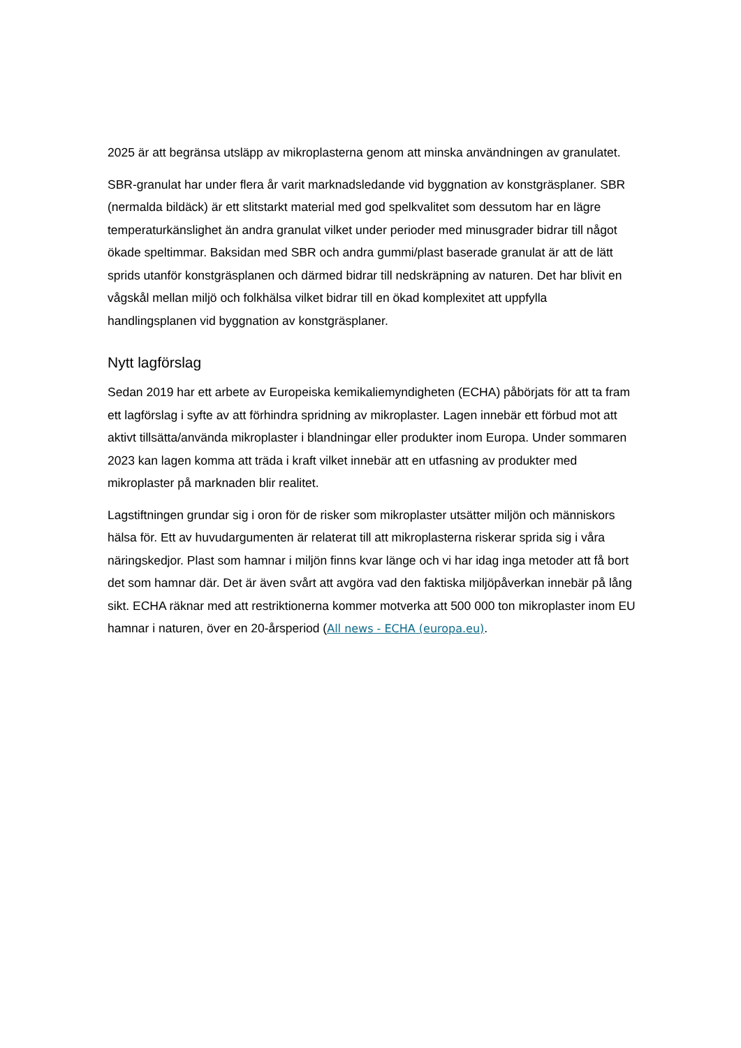2025 är att begränsa utsläpp av mikroplasterna genom att minska användningen av granulatet.
SBR-granulat har under flera år varit marknadsledande vid byggnation av konstgräsplaner. SBR (nermalda bildäck) är ett slitstarkt material med god spelkvalitet som dessutom har en lägre temperaturkänslighet än andra granulat vilket under perioder med minusgrader bidrar till något ökade speltimmar. Baksidan med SBR och andra gummi/plast baserade granulat är att de lätt sprids utanför konstgräsplanen och därmed bidrar till nedskräpning av naturen. Det har blivit en vågskål mellan miljö och folkhälsa vilket bidrar till en ökad komplexitet att uppfylla handlingsplanen vid byggnation av konstgräsplaner.
Nytt lagförslag
Sedan 2019 har ett arbete av Europeiska kemikaliemyndigheten (ECHA) påbörjats för att ta fram ett lagförslag i syfte av att förhindra spridning av mikroplaster. Lagen innebär ett förbud mot att aktivt tillsätta/använda mikroplaster i blandningar eller produkter inom Europa. Under sommaren 2023 kan lagen komma att träda i kraft vilket innebär att en utfasning av produkter med mikroplaster på marknaden blir realitet.
Lagstiftningen grundar sig i oron för de risker som mikroplaster utsätter miljön och människors hälsa för. Ett av huvudargumenten är relaterat till att mikroplasterna riskerar sprida sig i våra näringskedjor. Plast som hamnar i miljön finns kvar länge och vi har idag inga metoder att få bort det som hamnar där. Det är även svårt att avgöra vad den faktiska miljöpåverkan innebär på lång sikt. ECHA räknar med att restriktionerna kommer motverka att 500 000 ton mikroplaster inom EU hamnar i naturen, över en 20-årsperiod (All news - ECHA (europa.eu).